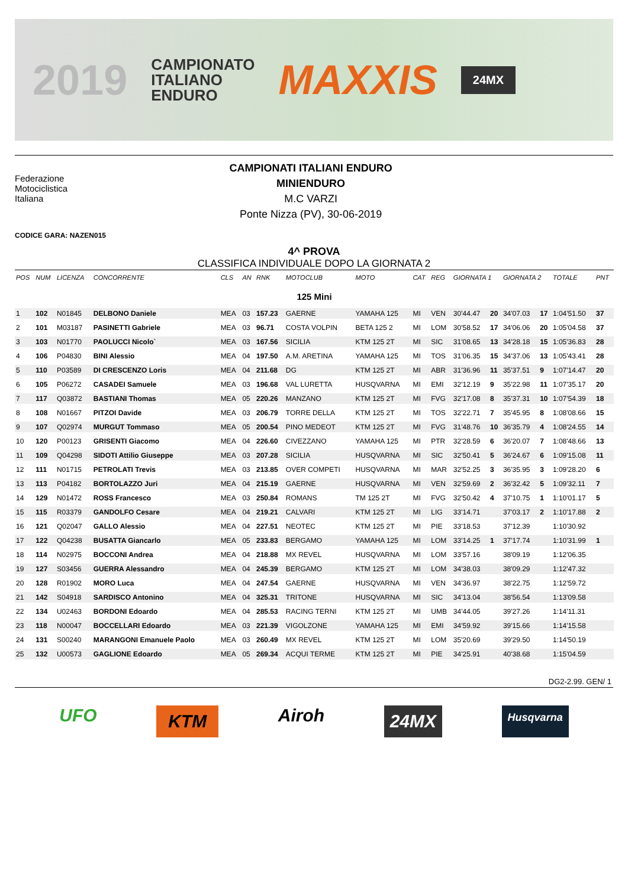2019 CAMPIONATO
ITALIANO
ENDURO MAXXIS 24MX
Federazione
Motociclistica
Italiana
CAMPIONATI ITALIANI ENDURO
MINIENDURO
M.C VARZI
Ponte Nizza (PV), 30-06-2019
CODICE GARA: NAZEN015
4^ PROVA
CLASSIFICA INDIVIDUALE DOPO LA GIORNATA 2
| POS | NUM | LICENZA | CONCORRENTE | CLS | AN | RNK | MOTOCLUB | MOTO | CAT | REG | GIORNATA 1 | | GIORNATA 2 | | TOTALE | PNT |
| --- | --- | --- | --- | --- | --- | --- | --- | --- | --- | --- | --- | --- | --- | --- | --- | --- |
| 125 Mini | | | | | | | | | | | | | | | | |
| 1 | 102 | N01845 | DELBONO Daniele | MEA | 03 | 157.23 | GAERNE | YAMAHA 125 | MI | VEN | 30'44.47 | 20 | 34'07.03 | 17 | 1:04'51.50 | 37 |
| 2 | 101 | M03187 | PASINETTI Gabriele | MEA | 03 | 96.71 | COSTA VOLPIN | BETA 125 2 | MI | LOM | 30'58.52 | 17 | 34'06.06 | 20 | 1:05'04.58 | 37 |
| 3 | 103 | N01770 | PAOLUCCI Nicolo` | MEA | 03 | 167.56 | SICILIA | KTM 125 2T | MI | SIC | 31'08.65 | 13 | 34'28.18 | 15 | 1:05'36.83 | 28 |
| 4 | 106 | P04830 | BINI Alessio | MEA | 04 | 197.50 | A.M. ARETINA | YAMAHA 125 | MI | TOS | 31'06.35 | 15 | 34'37.06 | 13 | 1:05'43.41 | 28 |
| 5 | 110 | P03589 | DI CRESCENZO Loris | MEA | 04 | 211.68 | DG | KTM 125 2T | MI | ABR | 31'36.96 | 11 | 35'37.51 | 9 | 1:07'14.47 | 20 |
| 6 | 105 | P06272 | CASADEI Samuele | MEA | 03 | 196.68 | VAL LURETTA | HUSQVARNA | MI | EMI | 32'12.19 | 9 | 35'22.98 | 11 | 1:07'35.17 | 20 |
| 7 | 117 | Q03872 | BASTIANI Thomas | MEA | 05 | 220.26 | MANZANO | KTM 125 2T | MI | FVG | 32'17.08 | 8 | 35'37.31 | 10 | 1:07'54.39 | 18 |
| 8 | 108 | N01667 | PITZOI Davide | MEA | 03 | 206.79 | TORRE DELLA | KTM 125 2T | MI | TOS | 32'22.71 | 7 | 35'45.95 | 8 | 1:08'08.66 | 15 |
| 9 | 107 | Q02974 | MURGUT Tommaso | MEA | 05 | 200.54 | PINO MEDEOT | KTM 125 2T | MI | FVG | 31'48.76 | 10 | 36'35.79 | 4 | 1:08'24.55 | 14 |
| 10 | 120 | P00123 | GRISENTI Giacomo | MEA | 04 | 226.60 | CIVEZZANO | YAMAHA 125 | MI | PTR | 32'28.59 | 6 | 36'20.07 | 7 | 1:08'48.66 | 13 |
| 11 | 109 | Q04298 | SIDOTI Attilio Giuseppe | MEA | 03 | 207.28 | SICILIA | HUSQVARNA | MI | SIC | 32'50.41 | 5 | 36'24.67 | 6 | 1:09'15.08 | 11 |
| 12 | 111 | N01715 | PETROLATI Trevis | MEA | 03 | 213.85 | OVER COMPETI | HUSQVARNA | MI | MAR | 32'52.25 | 3 | 36'35.95 | 3 | 1:09'28.20 | 6 |
| 13 | 113 | P04182 | BORTOLAZZO Juri | MEA | 04 | 215.19 | GAERNE | HUSQVARNA | MI | VEN | 32'59.69 | 2 | 36'32.42 | 5 | 1:09'32.11 | 7 |
| 14 | 129 | N01472 | ROSS Francesco | MEA | 03 | 250.84 | ROMANS | TM 125 2T | MI | FVG | 32'50.42 | 4 | 37'10.75 | 1 | 1:10'01.17 | 5 |
| 15 | 115 | R03379 | GANDOLFO Cesare | MEA | 04 | 219.21 | CALVARI | KTM 125 2T | MI | LIG | 33'14.71 | | 37'03.17 | 2 | 1:10'17.88 | 2 |
| 16 | 121 | Q02047 | GALLO Alessio | MEA | 04 | 227.51 | NEOTEC | KTM 125 2T | MI | PIE | 33'18.53 | | 37'12.39 | | 1:10'30.92 | |
| 17 | 122 | Q04238 | BUSATTA Giancarlo | MEA | 05 | 233.83 | BERGAMO | YAMAHA 125 | MI | LOM | 33'14.25 | 1 | 37'17.74 | | 1:10'31.99 | 1 |
| 18 | 114 | N02975 | BOCCONI Andrea | MEA | 04 | 218.88 | MX REVEL | HUSQVARNA | MI | LOM | 33'57.16 | | 38'09.19 | | 1:12'06.35 | |
| 19 | 127 | S03456 | GUERRA Alessandro | MEA | 04 | 245.39 | BERGAMO | KTM 125 2T | MI | LOM | 34'38.03 | | 38'09.29 | | 1:12'47.32 | |
| 20 | 128 | R01902 | MORO Luca | MEA | 04 | 247.54 | GAERNE | HUSQVARNA | MI | VEN | 34'36.97 | | 38'22.75 | | 1:12'59.72 | |
| 21 | 142 | S04918 | SARDISCO Antonino | MEA | 04 | 325.31 | TRITONE | HUSQVARNA | MI | SIC | 34'13.04 | | 38'56.54 | | 1:13'09.58 | |
| 22 | 134 | U02463 | BORDONI Edoardo | MEA | 04 | 285.53 | RACING TERNI | KTM 125 2T | MI | UMB | 34'44.05 | | 39'27.26 | | 1:14'11.31 | |
| 23 | 118 | N00047 | BOCCELLARI Edoardo | MEA | 03 | 221.39 | VIGOLZONE | YAMAHA 125 | MI | EMI | 34'59.92 | | 39'15.66 | | 1:14'15.58 | |
| 24 | 131 | S00240 | MARANGONI Emanuele Paolo | MEA | 03 | 260.49 | MX REVEL | KTM 125 2T | MI | LOM | 35'20.69 | | 39'29.50 | | 1:14'50.19 | |
| 25 | 132 | U00573 | GAGLIONE Edoardo | MEA | 05 | 269.34 | ACQUI TERME | KTM 125 2T | MI | PIE | 34'25.91 | | 40'38.68 | | 1:15'04.59 | |
DG2-2.99. GEN/ 1
UFO KTM Airoh 24MX Husqvarna